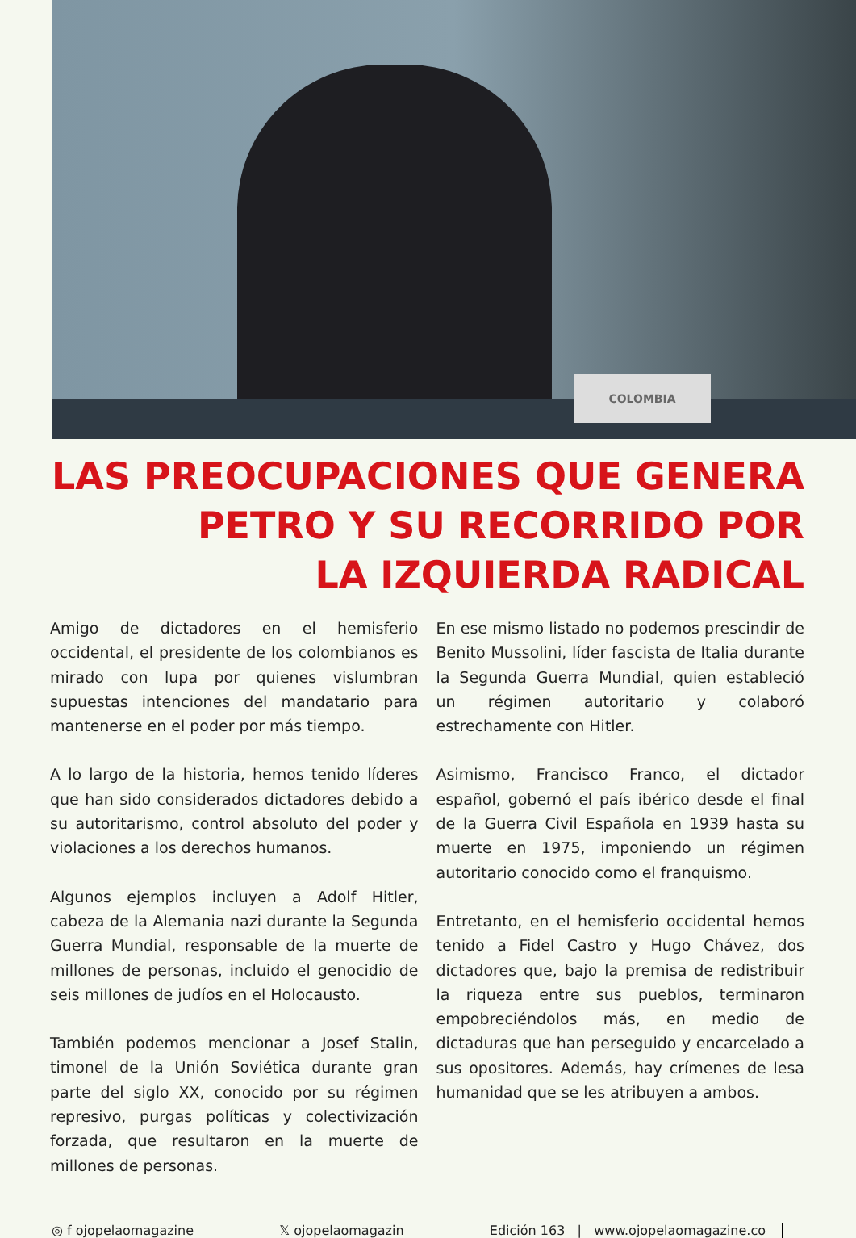COLOMBIA
LAS PREOCUPACIONES QUE GENERA
PETRO Y SU RECORRIDO POR
LA IZQUIERDA RADICAL
Amigo de dictadores en el hemisferio occidental, el presidente de los colombianos es mirado con lupa por quienes vislumbran supuestas intenciones del mandatario para mantenerse en el poder por más tiempo.
A lo largo de la historia, hemos tenido líderes que han sido considerados dictadores debido a su autoritarismo, control absoluto del poder y violaciones a los derechos humanos.
Algunos ejemplos incluyen a Adolf Hitler, cabeza de la Alemania nazi durante la Segunda Guerra Mundial, responsable de la muerte de millones de personas, incluido el genocidio de seis millones de judíos en el Holocausto.
También podemos mencionar a Josef Stalin, timonel de la Unión Soviética durante gran parte del siglo XX, conocido por su régimen represivo, purgas políticas y colectivización forzada, que resultaron en la muerte de millones de personas.
En ese mismo listado no podemos prescindir de Benito Mussolini, líder fascista de Italia durante la Segunda Guerra Mundial, quien estableció un régimen autoritario y colaboró estrechamente con Hitler.
Asimismo, Francisco Franco, el dictador español, gobernó el país ibérico desde el final de la Guerra Civil Española en 1939 hasta su muerte en 1975, imponiendo un régimen autoritario conocido como el franquismo.
Entretanto, en el hemisferio occidental hemos tenido a Fidel Castro y Hugo Chávez, dos dictadores que, bajo la premisa de redistribuir la riqueza entre sus pueblos, terminaron empobreciéndolos más, en medio de dictaduras que han perseguido y encarcelado a sus opositores. Además, hay crímenes de lesa humanidad que se les atribuyen a ambos.
◎ f ojopelaomagazine 𝕏 ojopelaomagazin Edición 163 | www.ojopelaomagazine.co